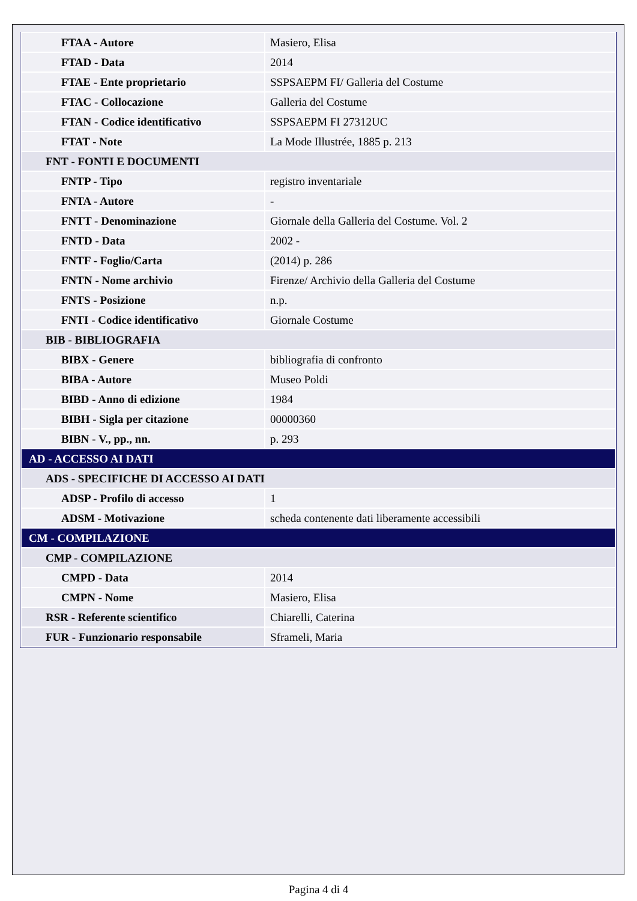| FTAA - Autore | Masiero, Elisa |
| FTAD - Data | 2014 |
| FTAE - Ente proprietario | SSPSAEPM FI/ Galleria del Costume |
| FTAC - Collocazione | Galleria del Costume |
| FTAN - Codice identificativo | SSPSAEPM FI 27312UC |
| FTAT - Note | La Mode Illustrée, 1885 p. 213 |
| FNT - FONTI E DOCUMENTI | |
| FNTP - Tipo | registro inventariale |
| FNTA - Autore | - |
| FNTT - Denominazione | Giornale della Galleria del Costume. Vol. 2 |
| FNTD - Data | 2002 - |
| FNTF - Foglio/Carta | (2014) p. 286 |
| FNTN - Nome archivio | Firenze/ Archivio della Galleria del Costume |
| FNTS - Posizione | n.p. |
| FNTI - Codice identificativo | Giornale Costume |
| BIB - BIBLIOGRAFIA | |
| BIBX - Genere | bibliografia di confronto |
| BIBA - Autore | Museo Poldi |
| BIBD - Anno di edizione | 1984 |
| BIBH - Sigla per citazione | 00000360 |
| BIBN - V., pp., nn. | p. 293 |
| AD - ACCESSO AI DATI | |
| ADS - SPECIFICHE DI ACCESSO AI DATI | |
| ADSP - Profilo di accesso | 1 |
| ADSM - Motivazione | scheda contenente dati liberamente accessibili |
| CM - COMPILAZIONE | |
| CMP - COMPILAZIONE | |
| CMPD - Data | 2014 |
| CMPN - Nome | Masiero, Elisa |
| RSR - Referente scientifico | Chiarelli, Caterina |
| FUR - Funzionario responsabile | Sframeli, Maria |
Pagina 4 di 4